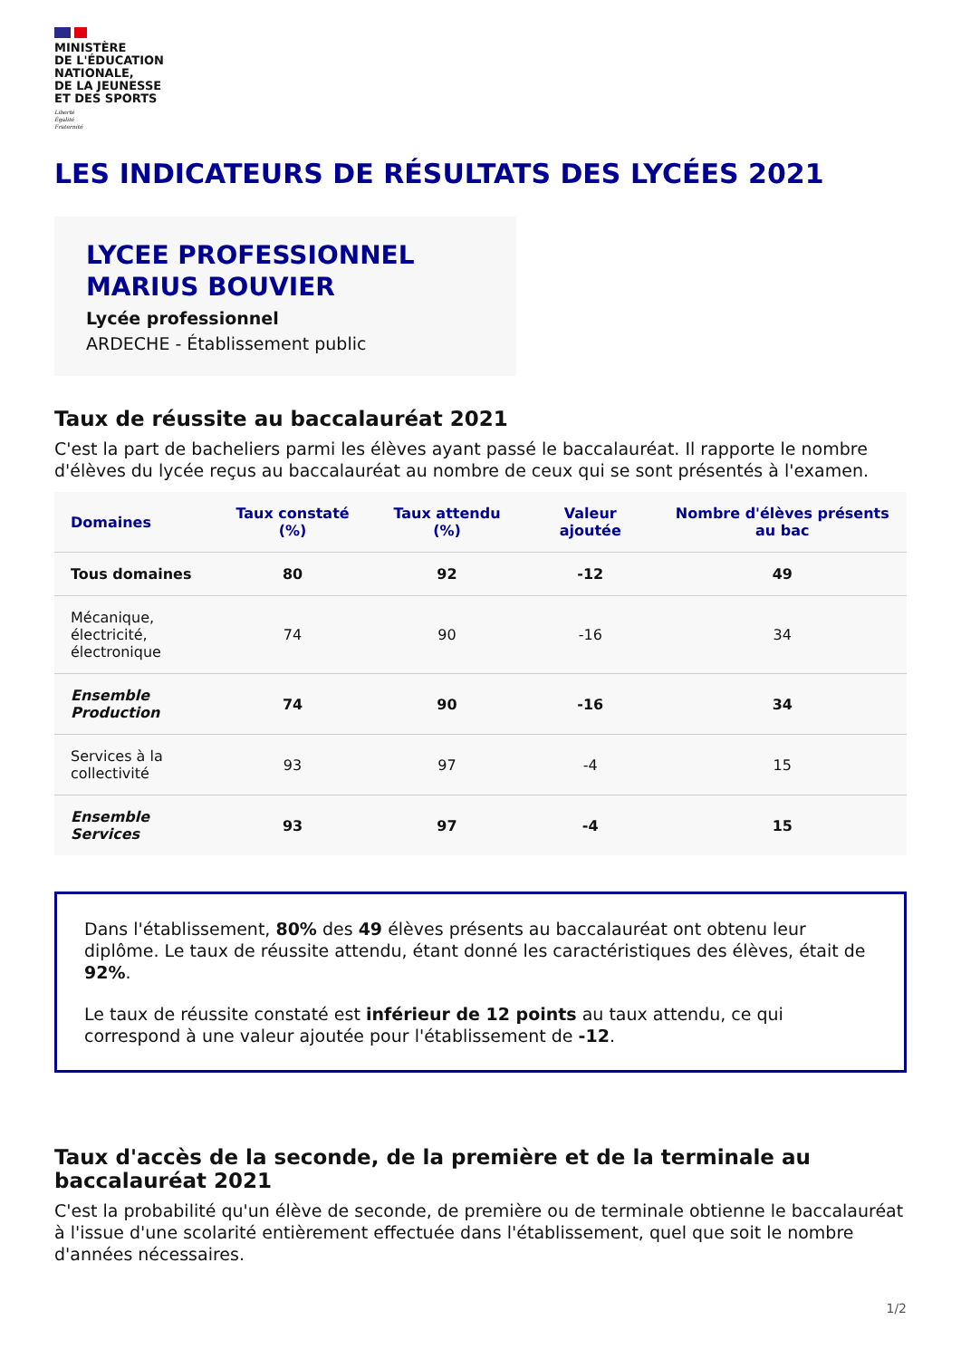MINISTÈRE
DE L'ÉDUCATION
NATIONALE,
DE LA JEUNESSE
ET DES SPORTS
Liberté
Égalité
Fraternité
LES INDICATEURS DE RÉSULTATS DES LYCÉES 2021
LYCEE PROFESSIONNEL
MARIUS BOUVIER
Lycée professionnel
ARDECHE - Établissement public
Taux de réussite au baccalauréat 2021
C'est la part de bacheliers parmi les élèves ayant passé le baccalauréat. Il rapporte le nombre d'élèves du lycée reçus au baccalauréat au nombre de ceux qui se sont présentés à l'examen.
| Domaines | Taux constaté (%) | Taux attendu (%) | Valeur ajoutée | Nombre d'élèves présents au bac |
| --- | --- | --- | --- | --- |
| Tous domaines | 80 | 92 | -12 | 49 |
| Mécanique, électricité, électronique | 74 | 90 | -16 | 34 |
| Ensemble Production | 74 | 90 | -16 | 34 |
| Services à la collectivité | 93 | 97 | -4 | 15 |
| Ensemble Services | 93 | 97 | -4 | 15 |
Dans l'établissement, 80% des 49 élèves présents au baccalauréat ont obtenu leur diplôme. Le taux de réussite attendu, étant donné les caractéristiques des élèves, était de 92%.
Le taux de réussite constaté est inférieur de 12 points au taux attendu, ce qui correspond à une valeur ajoutée pour l'établissement de -12.
Taux d'accès de la seconde, de la première et de la terminale au baccalauréat 2021
C'est la probabilité qu'un élève de seconde, de première ou de terminale obtienne le baccalauréat à l'issue d'une scolarité entièrement effectuée dans l'établissement, quel que soit le nombre d'années nécessaires.
1/2